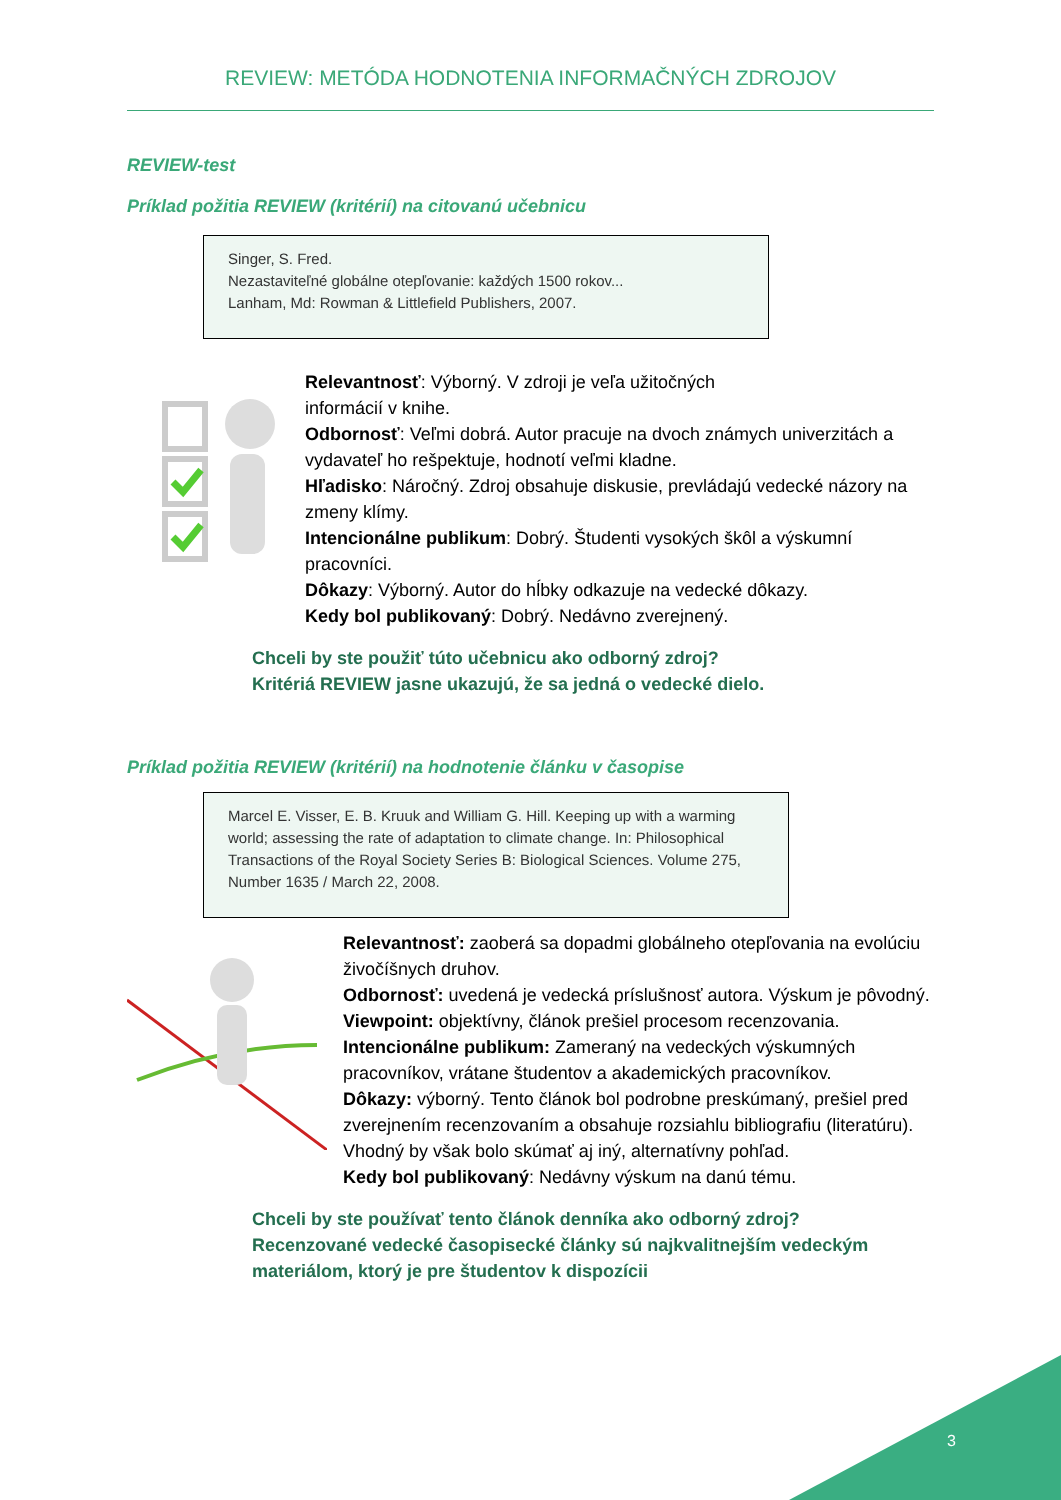REVIEW: METÓDA HODNOTENIA INFORMAČNÝCH ZDROJOV
REVIEW-test
Príklad požitia REVIEW (kritérií) na citovanú učebnicu
Singer, S. Fred.
Nezastaviteľné globálne otepľovanie: každých 1500 rokov...
Lanham, Md: Rowman & Littlefield Publishers, 2007.
Relevantnosť: Výborný. V zdroji je veľa užitočných
informácií v knihe.
Odbornosť: Veľmi dobrá. Autor pracuje na dvoch známych univerzitách a vydavateľ ho rešpektuje, hodnotí veľmi kladne.
Hľadisko: Náročný. Zdroj obsahuje diskusie, prevládajú vedecké názory na zmeny klímy.
Intencionálne publikum: Dobrý. Študenti vysokých škôl a výskumní pracovníci.
Dôkazy: Výborný. Autor do hĺbky odkazuje na vedecké dôkazy.
Kedy bol publikovaný: Dobrý. Nedávno zverejnený.
Chceli by ste použiť túto učebnicu ako odborný zdroj?
Kritériá REVIEW jasne ukazujú, že sa jedná o vedecké dielo.
Príklad požitia REVIEW (kritérií) na hodnotenie článku v časopise
Marcel E. Visser, E. B. Kruuk and William G. Hill. Keeping up with a warming world; assessing the rate of adaptation to climate change. In: Philosophical Transactions of the Royal Society Series B: Biological Sciences. Volume 275, Number 1635 / March 22, 2008.
Relevantnosť: zaoberá sa dopadmi globálneho otepľovania na evolúciu živočíšnych druhov.
Odbornosť: uvedená je vedecká príslušnosť autora. Výskum je pôvodný.
Viewpoint: objektívny, článok prešiel procesom recenzovania.
Intencionálne publikum: Zameraný na vedeckých výskumných pracovníkov, vrátane študentov a akademických pracovníkov.
Dôkazy: výborný. Tento článok bol podrobne preskúmaný, prešiel pred zverejnením recenzovaním a obsahuje rozsiahlu bibliografiu (literatúru). Vhodný by však bolo skúmať aj iný, alternatívny pohľad.
Kedy bol publikovaný: Nedávny výskum na danú tému.
Chceli by ste používať tento článok denníka ako odborný zdroj?
Recenzované vedecké časopisecké články sú najkvalitnejším vedeckým materiálom, ktorý je pre študentov k dispozícii
3